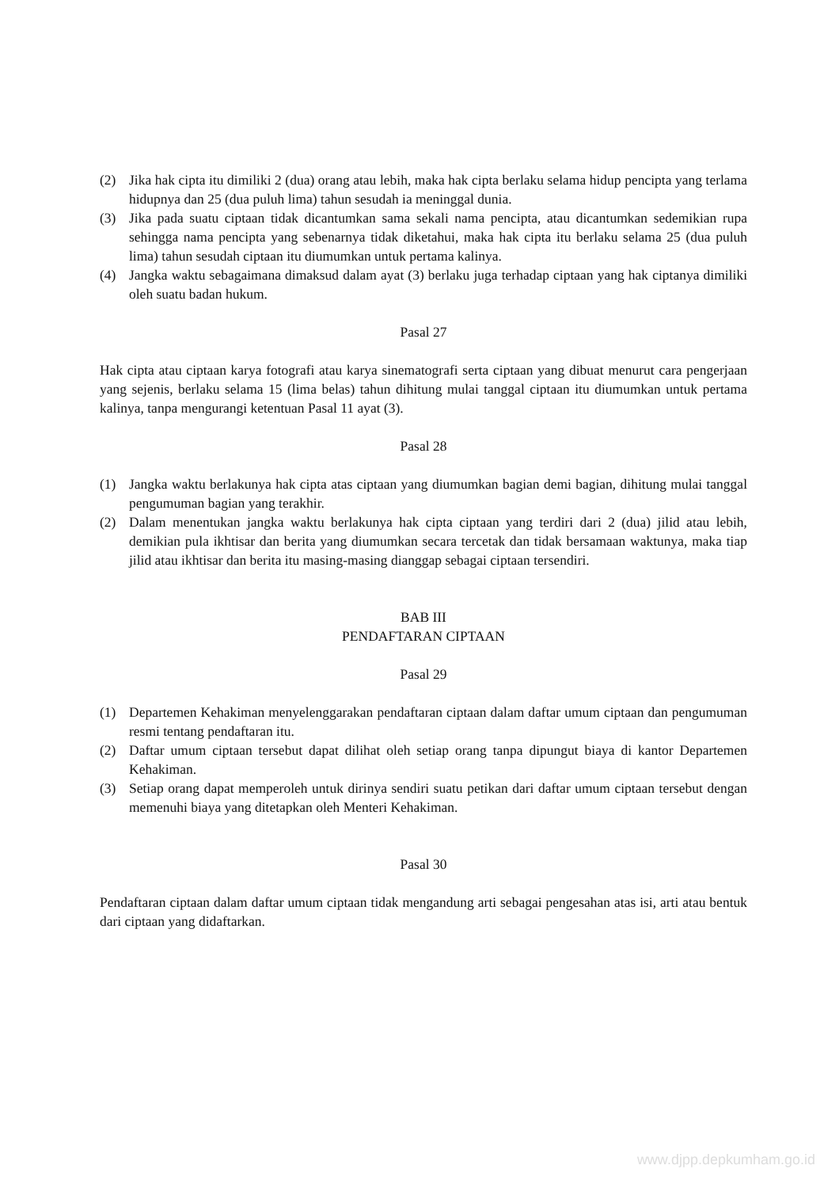(2) Jika hak cipta itu dimiliki 2 (dua) orang atau lebih, maka hak cipta berlaku selama hidup pencipta yang terlama hidupnya dan 25 (dua puluh lima) tahun sesudah ia meninggal dunia.
(3) Jika pada suatu ciptaan tidak dicantumkan sama sekali nama pencipta, atau dicantumkan sedemikian rupa sehingga nama pencipta yang sebenarnya tidak diketahui, maka hak cipta itu berlaku selama 25 (dua puluh lima) tahun sesudah ciptaan itu diumumkan untuk pertama kalinya.
(4) Jangka waktu sebagaimana dimaksud dalam ayat (3) berlaku juga terhadap ciptaan yang hak ciptanya dimiliki oleh suatu badan hukum.
Pasal 27
Hak cipta atau ciptaan karya fotografi atau karya sinematografi serta ciptaan yang dibuat menurut cara pengerjaan yang sejenis, berlaku selama 15 (lima belas) tahun dihitung mulai tanggal ciptaan itu diumumkan untuk pertama kalinya, tanpa mengurangi ketentuan Pasal 11 ayat (3).
Pasal 28
(1) Jangka waktu berlakunya hak cipta atas ciptaan yang diumumkan bagian demi bagian, dihitung mulai tanggal pengumuman bagian yang terakhir.
(2) Dalam menentukan jangka waktu berlakunya hak cipta ciptaan yang terdiri dari 2 (dua) jilid atau lebih, demikian pula ikhtisar dan berita yang diumumkan secara tercetak dan tidak bersamaan waktunya, maka tiap jilid atau ikhtisar dan berita itu masing-masing dianggap sebagai ciptaan tersendiri.
BAB III
PENDAFTARAN CIPTAAN
Pasal 29
(1) Departemen Kehakiman menyelenggarakan pendaftaran ciptaan dalam daftar umum ciptaan dan pengumuman resmi tentang pendaftaran itu.
(2) Daftar umum ciptaan tersebut dapat dilihat oleh setiap orang tanpa dipungut biaya di kantor Departemen Kehakiman.
(3) Setiap orang dapat memperoleh untuk dirinya sendiri suatu petikan dari daftar umum ciptaan tersebut dengan memenuhi biaya yang ditetapkan oleh Menteri Kehakiman.
Pasal 30
Pendaftaran ciptaan dalam daftar umum ciptaan tidak mengandung arti sebagai pengesahan atas isi, arti atau bentuk dari ciptaan yang didaftarkan.
www.djpp.depkumham.go.id